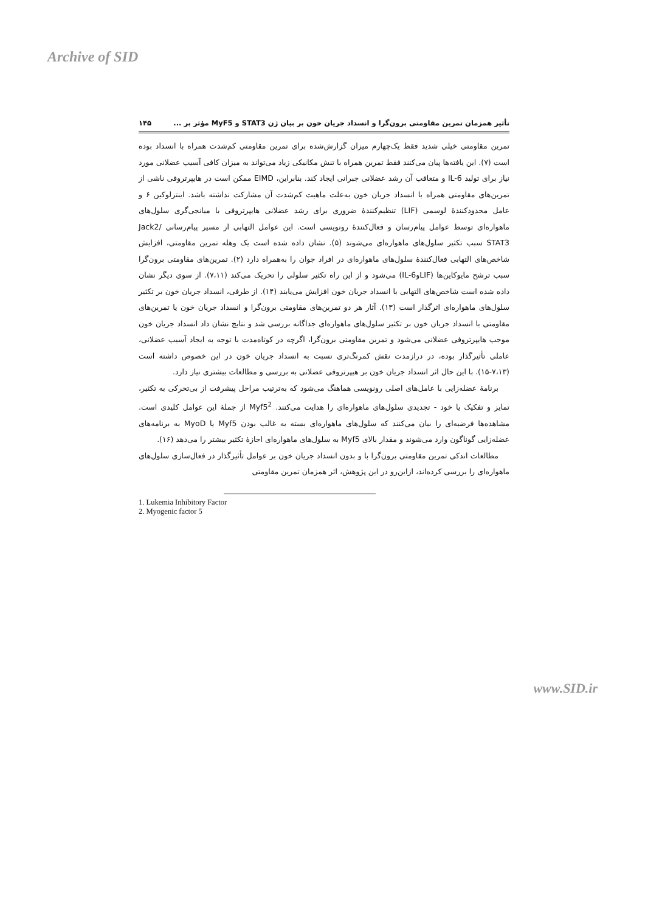Archive of SID
تأثیر همزمان تمرین مقاومتی برون‌گرا و انسداد جریان خون بر بیان ژن STAT3 و MyF5 مؤثر بر ... ۱۴۵
تمرین مقاومتی خیلی شدید فقط یک‌چهارم میزان گزارش‌شده برای تمرین مقاومتی کم‌شدت همراه با انسداد بوده است (۷). این یافته‌ها پیان می‌کنند فقط تمرین همراه با تنش مکانیکی زیاد می‌تواند به میزان کافی آسیب عضلانی مورد نیاز برای تولید IL-6 و متعاقب آن رشد عضلانی جبرانی ایجاد کند. بنابراین، EIMD ممکن است در هایپرتروفی ناشی از تمرین‌های مقاومتی همراه با انسداد جریان خون به‌علت ماهیت کم‌شدت آن مشارکت نداشته باشد. اینترلوکین ۶ و عامل محدودکنندهٔ لوسمی (LIF) تنظیم‌کنندهٔ ضروری برای رشد عضلانی هایپرتروفی با میانجی‌گری سلول‌های ماهواره‌ای توسط عوامل پیام‌رسان و فعال‌کنندهٔ رونویسی است. این عوامل التهابی از مسیر پیام‌رسانی Jack2/ STAT3 سبب تکثیر سلول‌های ماهواره‌ای می‌شوند (۵). نشان داده شده است یک وهله تمرین مقاومتی، افزایش شاخص‌های التهابی فعال‌کنندهٔ سلول‌های ماهواره‌ای در افراد جوان را به‌همراه دارد (۲). تمرین‌های مقاومتی برون‌گرا سبب ترشح مایوکاین‌ها (LIFوIL-6) می‌شود و از این راه تکثیر سلولی را تحریک می‌کند (۷،۱۱). از سوی دیگر نشان داده شده است شاخص‌های التهابی با انسداد جریان خون افزایش می‌یابند (۱۴). از طرفی، انسداد جریان خون بر تکثیر سلول‌های ماهواره‌ای اثرگذار است (۱۳). آثار هر دو تمرین‌های مقاومتی برون‌گرا و انسداد جریان خون یا تمرین‌های مقاومتی با انسداد جریان خون بر تکثیر سلول‌های ماهواره‌ای جداگانه بررسی شد و نتایج نشان داد انسداد جریان خون موجب هایپرتروفی عضلانی می‌شود و تمرین مقاومتی برون‌گرا، اگرچه در کوتاه‌مدت با توجه به ایجاد آسیب عضلانی، عاملی تأثیرگذار بوده، در درازمدت نقش کمرنگ‌تری نسبت به انسداد جریان خون در این خصوص داشته است (۷،۱۳-۱۵). با این حال اثر انسداد جریان خون بر هیپرتروفی عضلانی به بررسی و مطالعات بیشتری نیاز دارد.
برنامهٔ عضله‌زایی با عامل‌های اصلی رونویسی هماهنگ می‌شود که به‌ترتیب مراحل پیشرفت از بی‌تحرکی به تکثیر، تمایز و تفکیک یا خود - تجدیدی سلول‌های ماهواره‌ای را هدایت می‌کنند. Myf5<sup>2</sup> از جملهٔ این عوامل کلیدی است. مشاهده‌ها فرضیه‌ای را بیان می‌کنند که سلول‌های ماهواره‌ای بسته به غالب بودن Myf5 یا MyoD به برنامه‌های عضله‌زایی گوناگون وارد می‌شوند و مقدار بالای Myf5 به سلول‌های ماهواره‌ای اجازهٔ تکثیر بیشتر را می‌دهد (۱۶).
مطالعات اندکی تمرین مقاومتی برون‌گرا با و بدون انسداد جریان خون بر عوامل تأثیرگذار در فعال‌سازی سلول‌های ماهواره‌ای را بررسی کرده‌اند، ازاین‌رو در این پژوهش، اثر همزمان تمرین مقاومتی
1. Lukemia Inhibitory Factor
2. Myogenic factor 5
www.SID.ir